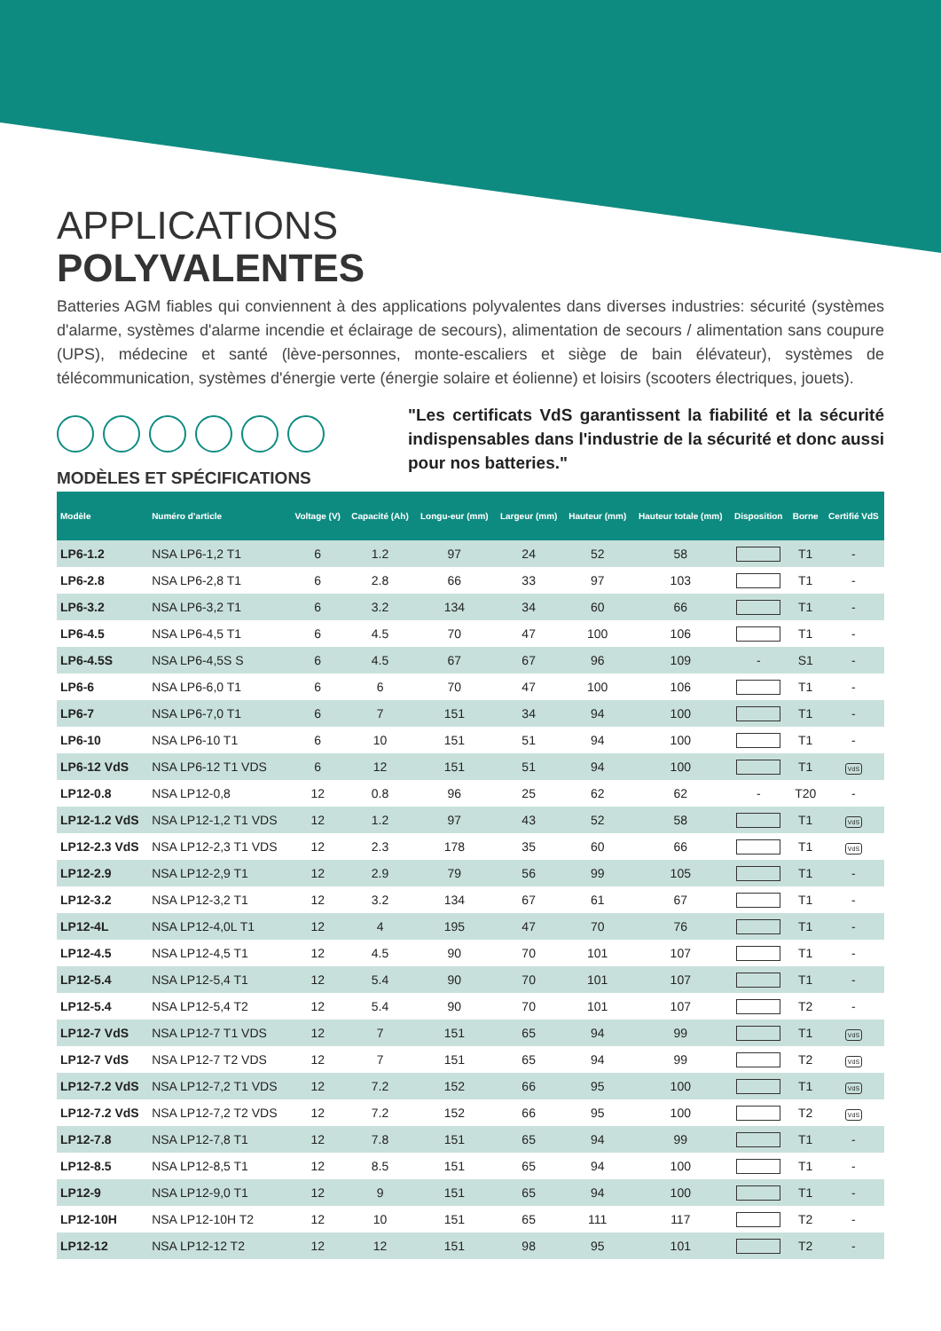APPLICATIONS
POLYVALENTES
Batteries AGM fiables qui conviennent à des applications polyvalentes dans diverses industries: sécurité (systèmes d'alarme, systèmes d'alarme incendie et éclairage de secours), alimentation de secours / alimentation sans coupure (UPS), médecine et santé (lève-personnes, monte-escaliers et siège de bain élévateur), systèmes de télécommunication, systèmes d'énergie verte (énergie solaire et éolienne) et loisirs (scooters électriques, jouets).
MODÈLES ET SPÉCIFICATIONS
"Les certificats VdS garantissent la fiabilité et la sécurité indispensables dans l'industrie de la sécurité et donc aussi pour nos batteries."
| Modèle | Numéro d’article | Voltage (V) | Capacité (Ah) | Longu-eur (mm) | Largeur (mm) | Hauteur (mm) | Hauteur totale (mm) | Disposition | Borne | Certifié VdS |
| --- | --- | --- | --- | --- | --- | --- | --- | --- | --- | --- |
| LP6-1.2 | NSA LP6-1,2 T1 | 6 | 1.2 | 97 | 24 | 52 | 58 | | T1 | - |
| LP6-2.8 | NSA LP6-2,8 T1 | 6 | 2.8 | 66 | 33 | 97 | 103 | | T1 | - |
| LP6-3.2 | NSA LP6-3,2 T1 | 6 | 3.2 | 134 | 34 | 60 | 66 | | T1 | - |
| LP6-4.5 | NSA LP6-4,5 T1 | 6 | 4.5 | 70 | 47 | 100 | 106 | | T1 | - |
| LP6-4.5S | NSA LP6-4,5S S | 6 | 4.5 | 67 | 67 | 96 | 109 | - | S1 | - |
| LP6-6 | NSA LP6-6,0 T1 | 6 | 6 | 70 | 47 | 100 | 106 | | T1 | - |
| LP6-7 | NSA LP6-7,0 T1 | 6 | 7 | 151 | 34 | 94 | 100 | | T1 | - |
| LP6-10 | NSA LP6-10 T1 | 6 | 10 | 151 | 51 | 94 | 100 | | T1 | - |
| LP6-12 VdS | NSA LP6-12 T1 VDS | 6 | 12 | 151 | 51 | 94 | 100 | | T1 | VdS |
| LP12-0.8 | NSA LP12-0,8 | 12 | 0.8 | 96 | 25 | 62 | 62 | - | T20 | - |
| LP12-1.2 VdS | NSA LP12-1,2 T1 VDS | 12 | 1.2 | 97 | 43 | 52 | 58 | | T1 | VdS |
| LP12-2.3 VdS | NSA LP12-2,3 T1 VDS | 12 | 2.3 | 178 | 35 | 60 | 66 | | T1 | VdS |
| LP12-2.9 | NSA LP12-2,9 T1 | 12 | 2.9 | 79 | 56 | 99 | 105 | | T1 | - |
| LP12-3.2 | NSA LP12-3,2 T1 | 12 | 3.2 | 134 | 67 | 61 | 67 | | T1 | - |
| LP12-4L | NSA LP12-4,0L T1 | 12 | 4 | 195 | 47 | 70 | 76 | | T1 | - |
| LP12-4.5 | NSA LP12-4,5 T1 | 12 | 4.5 | 90 | 70 | 101 | 107 | | T1 | - |
| LP12-5.4 | NSA LP12-5,4 T1 | 12 | 5.4 | 90 | 70 | 101 | 107 | | T1 | - |
| LP12-5.4 | NSA LP12-5,4 T2 | 12 | 5.4 | 90 | 70 | 101 | 107 | | T2 | - |
| LP12-7 VdS | NSA LP12-7 T1 VDS | 12 | 7 | 151 | 65 | 94 | 99 | | T1 | VdS |
| LP12-7 VdS | NSA LP12-7 T2 VDS | 12 | 7 | 151 | 65 | 94 | 99 | | T2 | VdS |
| LP12-7.2 VdS | NSA LP12-7,2 T1 VDS | 12 | 7.2 | 152 | 66 | 95 | 100 | | T1 | VdS |
| LP12-7.2 VdS | NSA LP12-7,2 T2 VDS | 12 | 7.2 | 152 | 66 | 95 | 100 | | T2 | VdS |
| LP12-7.8 | NSA LP12-7,8 T1 | 12 | 7.8 | 151 | 65 | 94 | 99 | | T1 | - |
| LP12-8.5 | NSA LP12-8,5 T1 | 12 | 8.5 | 151 | 65 | 94 | 100 | | T1 | - |
| LP12-9 | NSA LP12-9,0 T1 | 12 | 9 | 151 | 65 | 94 | 100 | | T1 | - |
| LP12-10H | NSA LP12-10H T2 | 12 | 10 | 151 | 65 | 111 | 117 | | T2 | - |
| LP12-12 | NSA LP12-12 T2 | 12 | 12 | 151 | 98 | 95 | 101 | | T2 | - |